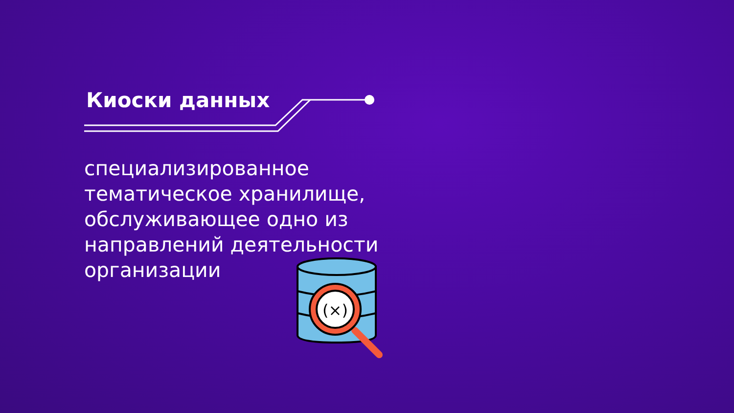Киоски данных
(×)
специализированное тематическое хранилище, обслуживающее одно из направлений деятельности организации